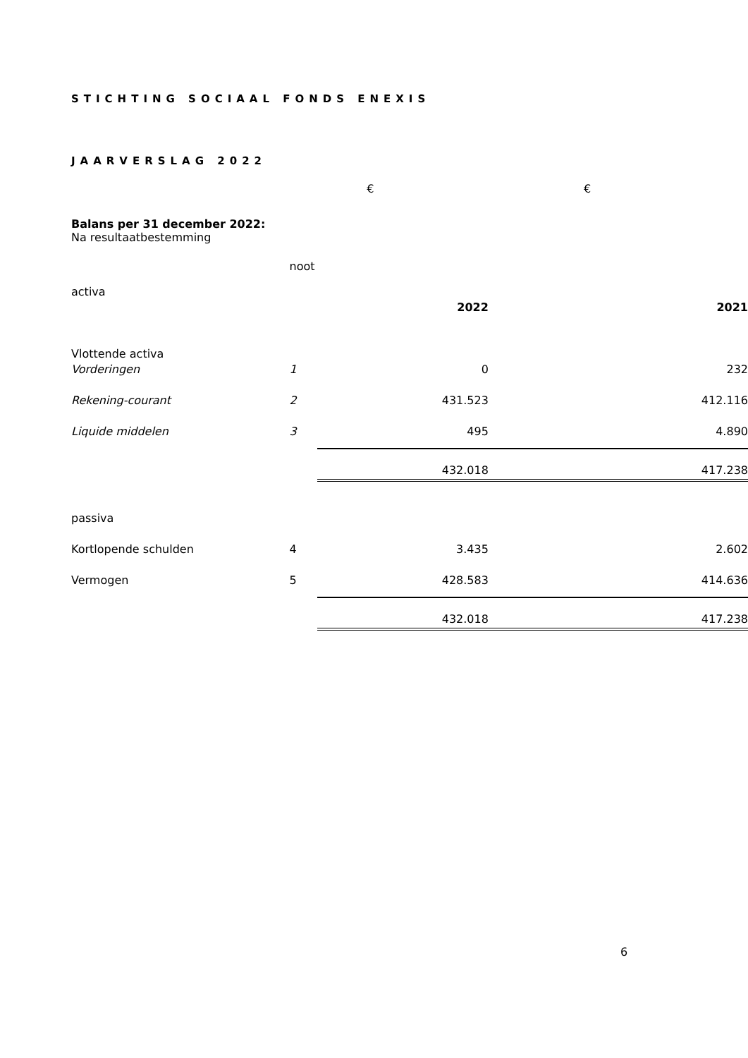STICHTING SOCIAAL FONDS ENEXIS
JAARVERSLAG 2022
| | | € | € |
| Balans per 31 december 2022: Na resultaatbestemming | | | |
| | noot | | |
| activa | | | |
| | | 2022 | 2021 |
| Vlottende activa | | | |
| Vorderingen | 1 | 0 | 232 |
| Rekening-courant | 2 | 431.523 | 412.116 |
| Liquide middelen | 3 | 495 | 4.890 |
| | | 432.018 | 417.238 |
| passiva | | | |
| Kortlopende schulden | 4 | 3.435 | 2.602 |
| Vermogen | 5 | 428.583 | 414.636 |
| | | 432.018 | 417.238 |
6